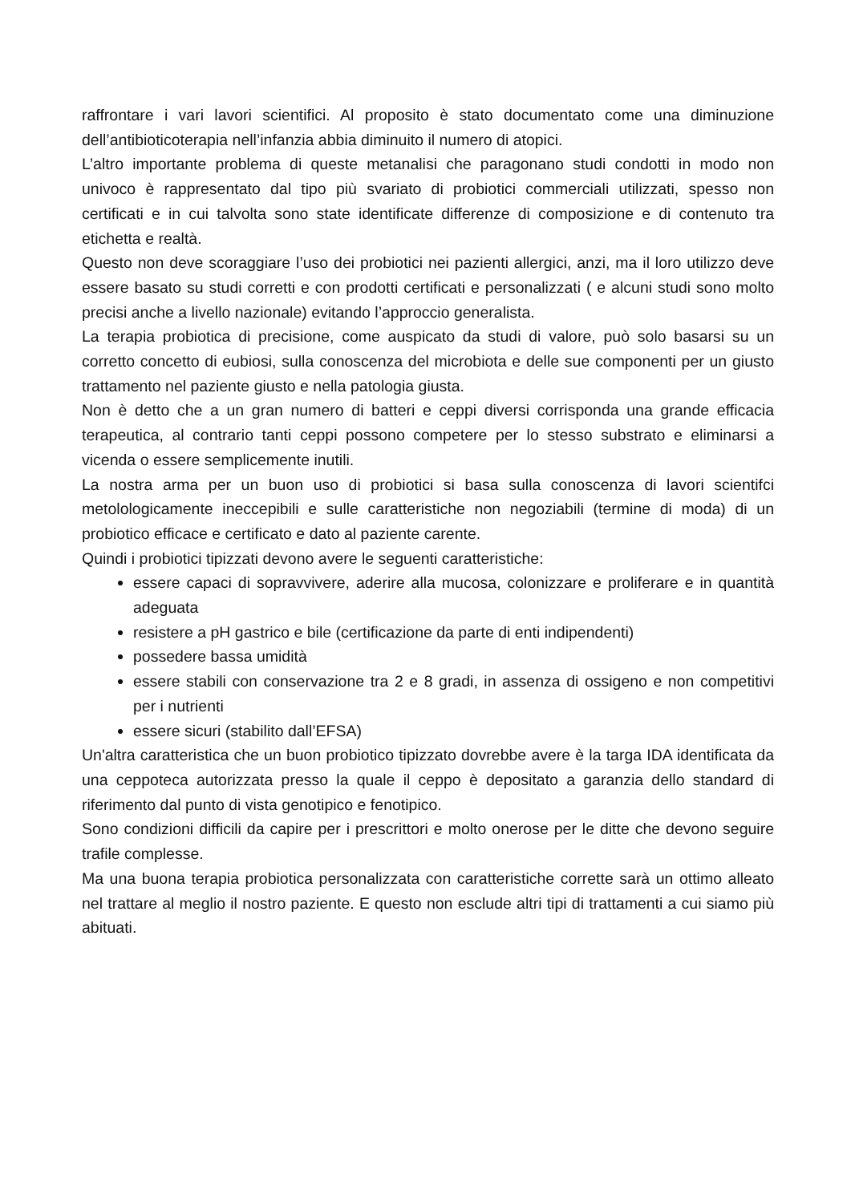raffrontare i vari lavori scientifici. Al proposito è stato documentato come una diminuzione dell’antibioticoterapia nell’infanzia abbia diminuito il numero di atopici.
L’altro importante problema di queste metanalisi che paragonano studi condotti in modo non univoco è rappresentato dal tipo più svariato di probiotici commerciali utilizzati, spesso non certificati e in cui talvolta sono state identificate differenze di composizione e di contenuto tra etichetta e realtà.
Questo non deve scoraggiare l’uso dei probiotici nei pazienti allergici, anzi, ma il loro utilizzo deve essere basato su studi corretti e con prodotti certificati e personalizzati ( e alcuni studi sono molto precisi anche a livello nazionale) evitando l’approccio generalista.
La terapia probiotica di precisione, come auspicato da studi di valore, può solo basarsi su un corretto concetto di eubiosi, sulla conoscenza del microbiota e delle sue componenti per un giusto trattamento nel paziente giusto e nella patologia giusta.
Non è detto che a un gran numero di batteri e ceppi diversi corrisponda una grande efficacia terapeutica, al contrario tanti ceppi possono competere per lo stesso substrato e eliminarsi a vicenda o essere semplicemente inutili.
La nostra arma per un buon uso di probiotici si basa sulla conoscenza di lavori scientifci metolologicamente ineccepibili e sulle caratteristiche non negoziabili (termine di moda) di un probiotico efficace e certificato e dato al paziente carente.
Quindi i probiotici tipizzati devono avere le seguenti caratteristiche:
essere capaci di sopravvivere, aderire alla mucosa, colonizzare e proliferare e in quantità adeguata
resistere a pH gastrico e bile (certificazione da parte di enti indipendenti)
possedere bassa umidità
essere stabili con conservazione tra 2 e 8 gradi, in assenza di ossigeno e non competitivi per i nutrienti
essere sicuri (stabilito dall’EFSA)
Un'altra caratteristica che un buon probiotico tipizzato dovrebbe avere è la targa IDA identificata da una ceppoteca autorizzata presso la quale il ceppo è depositato a garanzia dello standard di riferimento dal punto di vista genotipico e fenotipico.
Sono condizioni difficili da capire per i prescrittori e molto onerose per le ditte che devono seguire trafile complesse.
Ma una buona terapia probiotica personalizzata con caratteristiche corrette sarà un ottimo alleato nel trattare al meglio il nostro paziente. E questo non esclude altri tipi di trattamenti a cui siamo più abituati.